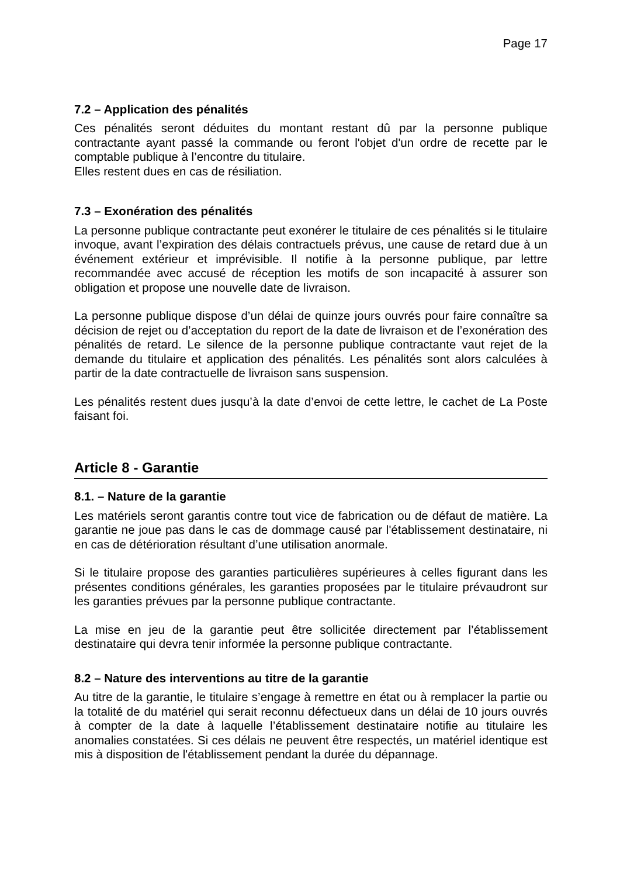Page 17
7.2 – Application des pénalités
Ces pénalités seront déduites du montant restant dû par la personne publique contractante ayant passé la commande ou feront l'objet d'un ordre de recette par le comptable publique à l’encontre du titulaire.
Elles restent dues en cas de résiliation.
7.3 – Exonération des pénalités
La personne publique contractante peut exonérer le titulaire de ces pénalités si le titulaire invoque, avant l’expiration des délais contractuels prévus, une cause de retard due à un événement extérieur et imprévisible. Il notifie à la personne publique, par lettre recommandée avec accusé de réception les motifs de son incapacité à assurer son obligation et propose une nouvelle date de livraison.
La personne publique dispose d’un délai de quinze jours ouvrés pour faire connaître sa décision de rejet ou d’acceptation du report de la date de livraison et de l’exonération des pénalités de retard. Le silence de la personne publique contractante vaut rejet de la demande du titulaire et application des pénalités. Les pénalités sont alors calculées à partir de la date contractuelle de livraison sans suspension.
Les pénalités restent dues jusqu’à la date d’envoi de cette lettre, le cachet de La Poste faisant foi.
Article 8 - Garantie
8.1. – Nature de la garantie
Les matériels seront garantis contre tout vice de fabrication ou de défaut de matière. La garantie ne joue pas dans le cas de dommage causé par l'établissement destinataire, ni en cas de détérioration résultant d’une utilisation anormale.
Si le titulaire propose des garanties particulières supérieures à celles figurant dans les présentes conditions générales, les garanties proposées par le titulaire prévaudront sur les garanties prévues par la personne publique contractante.
La mise en jeu de la garantie peut être sollicitée directement par l’établissement destinataire qui devra tenir informée la personne publique contractante.
8.2 – Nature des interventions au titre de la garantie
Au titre de la garantie, le titulaire s’engage à remettre en état ou à remplacer la partie ou la totalité de du matériel qui serait reconnu défectueux dans un délai de 10 jours ouvrés à compter de la date à laquelle l’établissement destinataire notifie au titulaire les anomalies constatées. Si ces délais ne peuvent être respectés, un matériel identique est mis à disposition de l'établissement pendant la durée du dépannage.